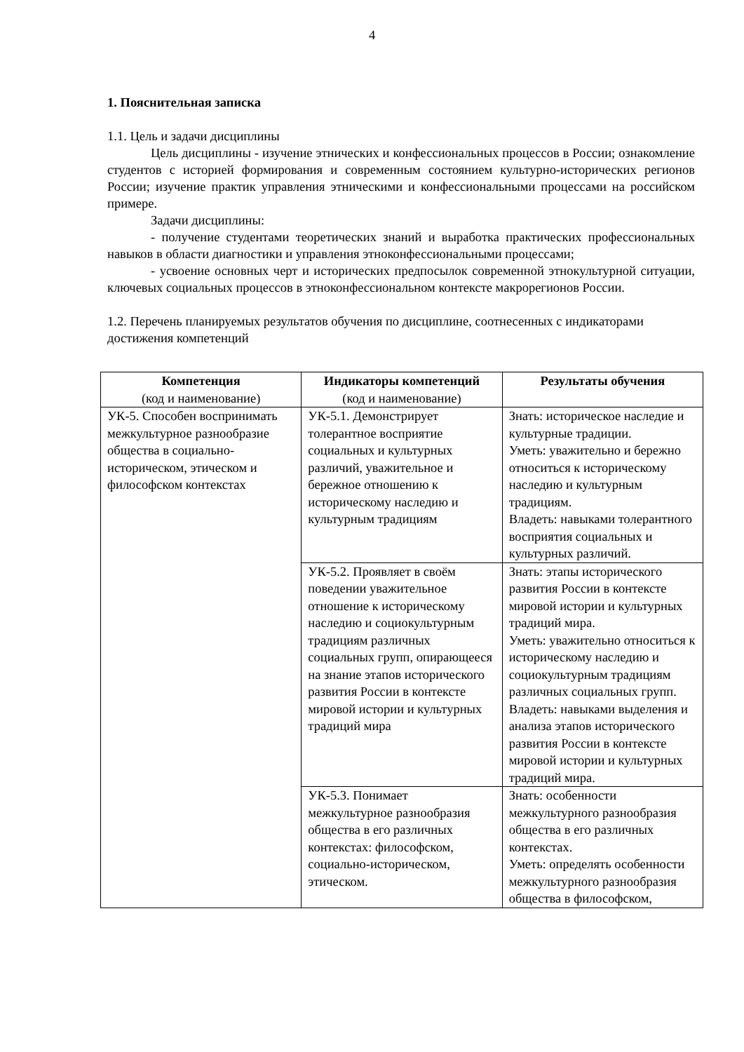4
1. Пояснительная записка
1.1. Цель и задачи дисциплины
Цель дисциплины - изучение этнических и конфессиональных процессов в России; ознакомление студентов с историей формирования и современным состоянием культурно-исторических регионов России; изучение практик управления этническими и конфессиональными процессами на российском примере.
Задачи дисциплины:
- получение студентами теоретических знаний и выработка практических профессиональных навыков в области диагностики и управления этноконфессиональными процессами;
- усвоение основных черт и исторических предпосылок современной этнокультурной ситуации, ключевых социальных процессов в этноконфессиональном контексте макрорегионов России.
1.2. Перечень планируемых результатов обучения по дисциплине, соотнесенных с индикаторами достижения компетенций
| Компетенция (код и наименование) | Индикаторы компетенций (код и наименование) | Результаты обучения |
| --- | --- | --- |
| УК-5. Способен воспринимать межкультурное разнообразие общества в социально-историческом, этическом и философском контекстах | УК-5.1. Демонстрирует толерантное восприятие социальных и культурных различий, уважительное и бережное отношению к историческому наследию и культурным традициям | Знать: историческое наследие и культурные традиции. Уметь: уважительно и бережно относиться к историческому наследию и культурным традициям. Владеть: навыками толерантного восприятия социальных и культурных различий. |
| | УК-5.2. Проявляет в своём поведении уважительное отношение к историческому наследию и социокультурным традициям различных социальных групп, опирающееся на знание этапов исторического развития России в контексте мировой истории и культурных традиций мира | Знать: этапы исторического развития России в контексте мировой истории и культурных традиций мира. Уметь: уважительно относиться к историческому наследию и социокультурным традициям различных социальных групп. Владеть: навыками выделения и анализа этапов исторического развития России в контексте мировой истории и культурных традиций мира. |
| | УК-5.3. Понимает межкультурное разнообразия общества в его различных контекстах: философском, социально-историческом, этическом. | Знать: особенности межкультурного разнообразия общества в его различных контекстах. Уметь: определять особенности межкультурного разнообразия общества в философском, |